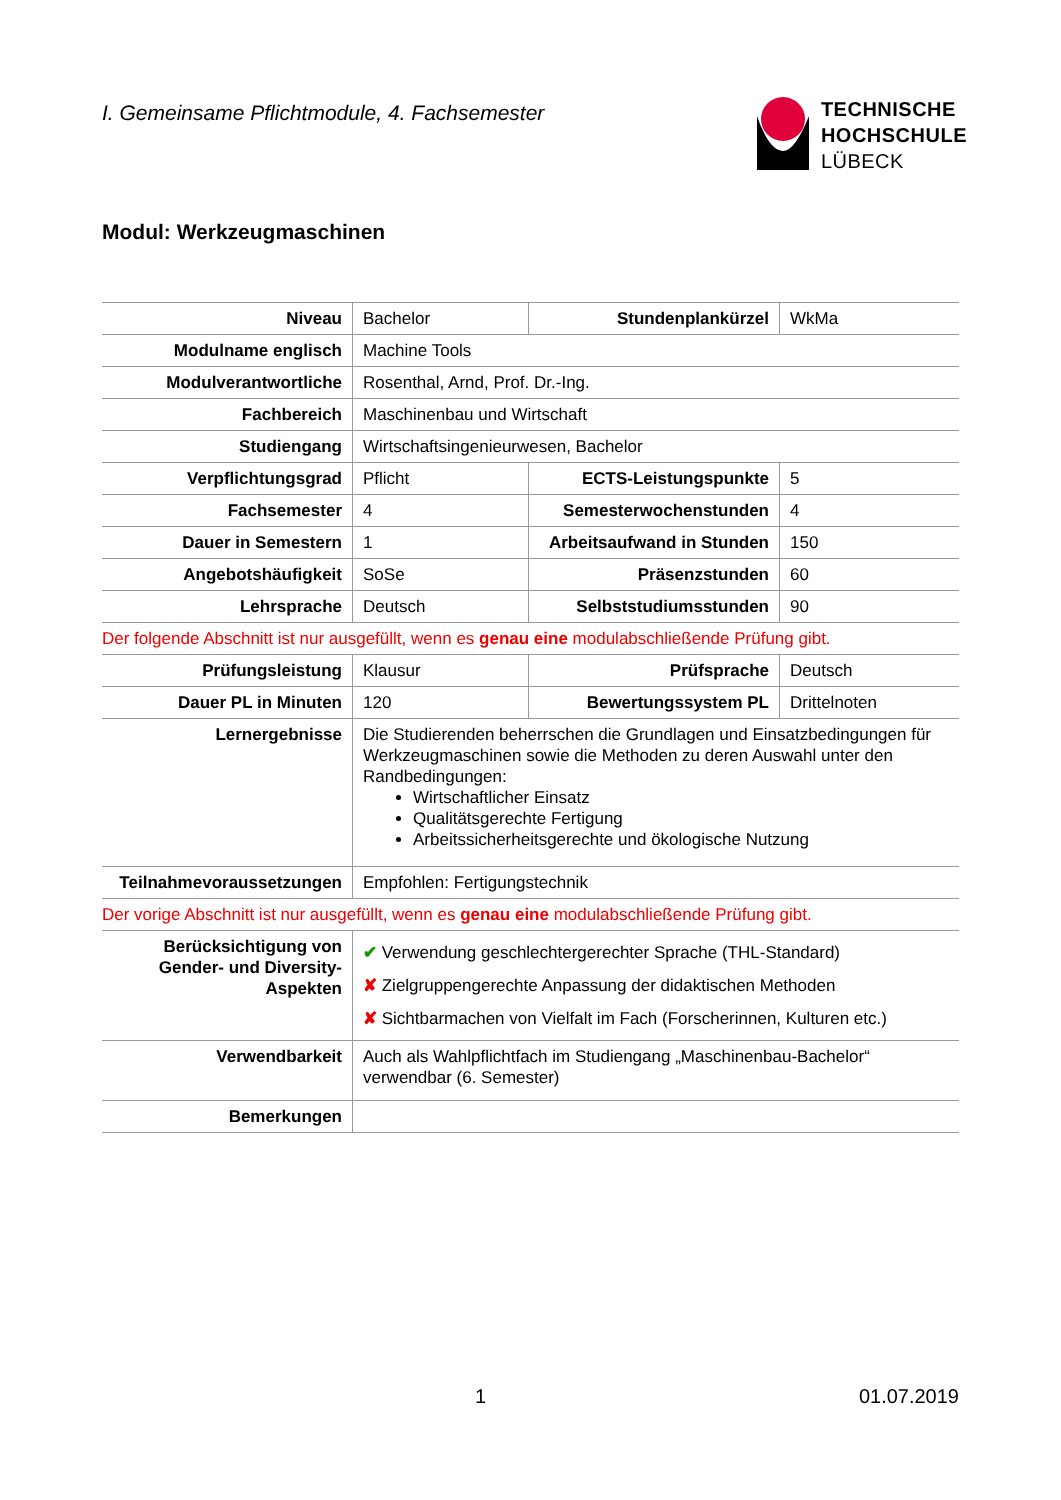I. Gemeinsame Pflichtmodule, 4. Fachsemester
TECHNISCHE
HOCHSCHULE
LÜBECK
Modul: Werkzeugmaschinen
| Niveau | Bachelor | Stundenplankürzel | WkMa |
| Modulname englisch | Machine Tools | | |
| Modulverantwortliche | Rosenthal, Arnd, Prof. Dr.-Ing. | | |
| Fachbereich | Maschinenbau und Wirtschaft | | |
| Studiengang | Wirtschaftsingenieurwesen, Bachelor | | |
| Verpflichtungsgrad | Pflicht | ECTS-Leistungspunkte | 5 |
| Fachsemester | 4 | Semesterwochenstunden | 4 |
| Dauer in Semestern | 1 | Arbeitsaufwand in Stunden | 150 |
| Angebotshäufigkeit | SoSe | Präsenzstunden | 60 |
| Lehrsprache | Deutsch | Selbststudiumsstunden | 90 |
| Der folgende Abschnitt ist nur ausgefüllt, wenn es genau eine modulabschließende Prüfung gibt. | | | |
| Prüfungsleistung | Klausur | Prüfsprache | Deutsch |
| Dauer PL in Minuten | 120 | Bewertungssystem PL | Drittelnoten |
| Lernergebnisse | Die Studierenden beherrschen die Grundlagen und Einsatzbedingungen für Werkzeugmaschinen sowie die Methoden zu deren Auswahl unter den Randbedingungen: Wirtschaftlicher Einsatz Qualitätsgerechte Fertigung Arbeitssicherheitsgerechte und ökologische Nutzung | | |
| Teilnahmevoraussetzungen | Empfohlen: Fertigungstechnik | | |
| Der vorige Abschnitt ist nur ausgefüllt, wenn es genau eine modulabschließende Prüfung gibt. | | | |
| Berücksichtigung von Gender- und Diversity-Aspekten | ✔ Verwendung geschlechtergerechter Sprache (THL-Standard) ✘ Zielgruppengerechte Anpassung der didaktischen Methoden ✘ Sichtbarmachen von Vielfalt im Fach (Forscherinnen, Kulturen etc.) | | |
| Verwendbarkeit | Auch als Wahlpflichtfach im Studiengang „Maschinenbau-Bachelor“ verwendbar (6. Semester) | | |
| Bemerkungen | | | |
1 01.07.2019